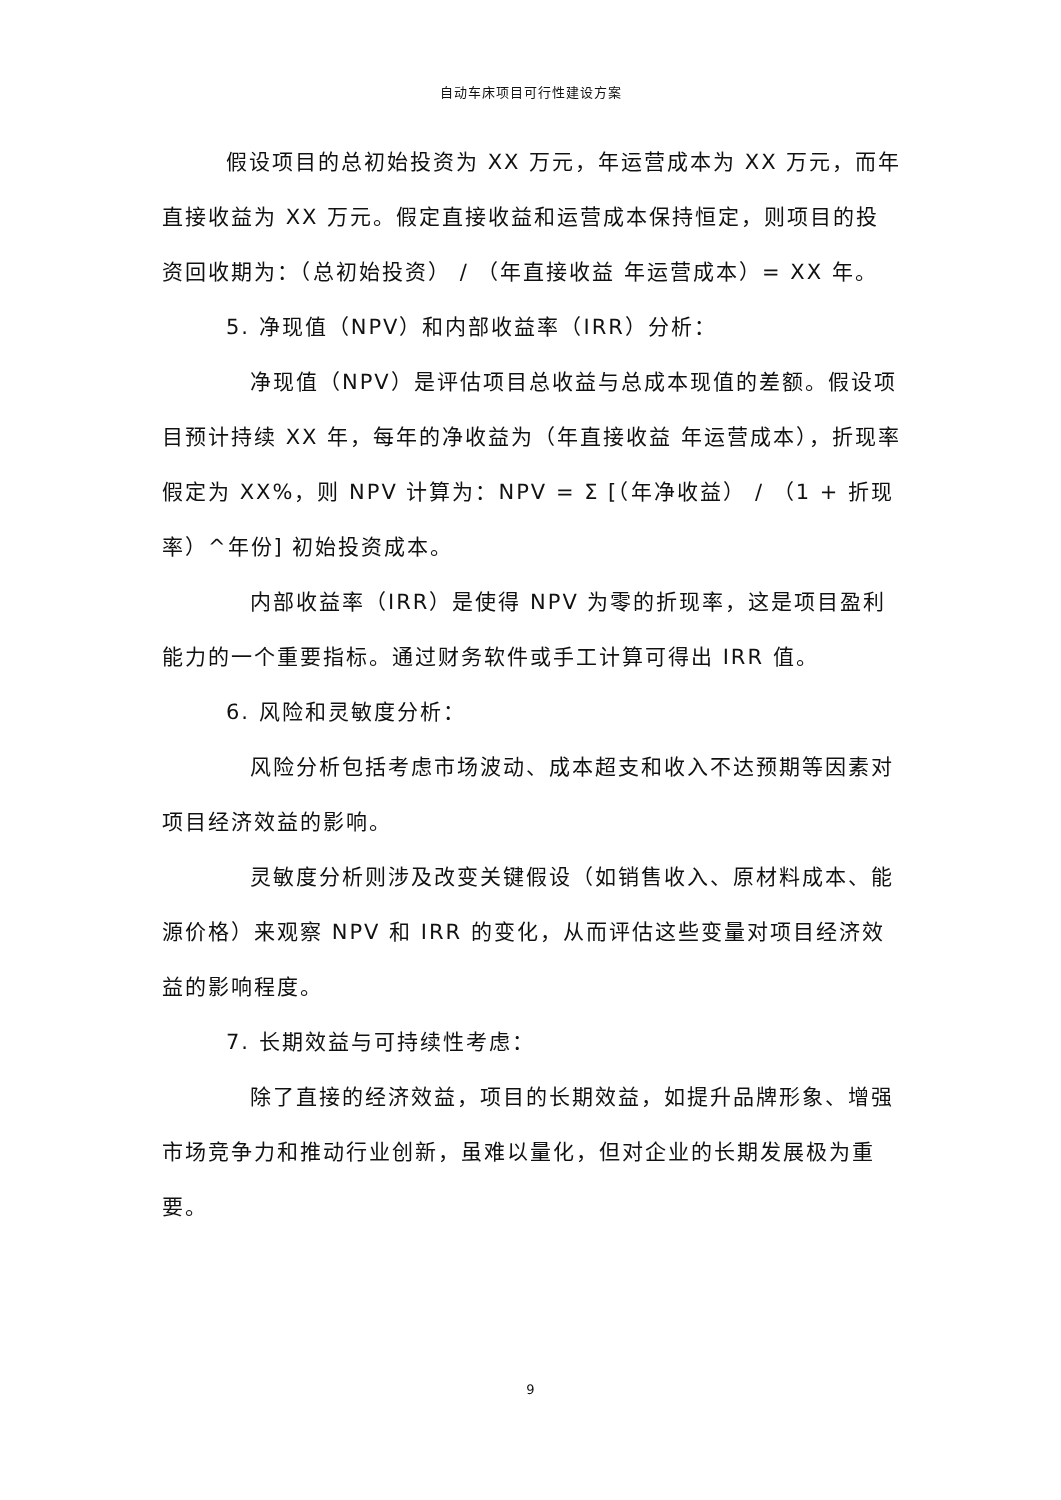自动车床项目可行性建设方案
假设项目的总初始投资为 XX 万元，年运营成本为 XX 万元，而年直接收益为 XX 万元。假定直接收益和运营成本保持恒定，则项目的投资回收期为：（总初始投资） / （年直接收益 年运营成本）= XX 年。
5. 净现值（NPV）和内部收益率（IRR）分析：
净现值（NPV）是评估项目总收益与总成本现值的差额。假设项目预计持续 XX 年，每年的净收益为（年直接收益 年运营成本），折现率假定为 XX%，则 NPV 计算为：NPV = Σ [（年净收益） / （1 + 折现率）^年份] 初始投资成本。
内部收益率（IRR）是使得 NPV 为零的折现率，这是项目盈利能力的一个重要指标。通过财务软件或手工计算可得出 IRR 值。
6. 风险和灵敏度分析：
风险分析包括考虑市场波动、成本超支和收入不达预期等因素对项目经济效益的影响。
灵敏度分析则涉及改变关键假设（如销售收入、原材料成本、能源价格）来观察 NPV 和 IRR 的变化，从而评估这些变量对项目经济效益的影响程度。
7. 长期效益与可持续性考虑：
除了直接的经济效益，项目的长期效益，如提升品牌形象、增强市场竞争力和推动行业创新，虽难以量化，但对企业的长期发展极为重要。
9